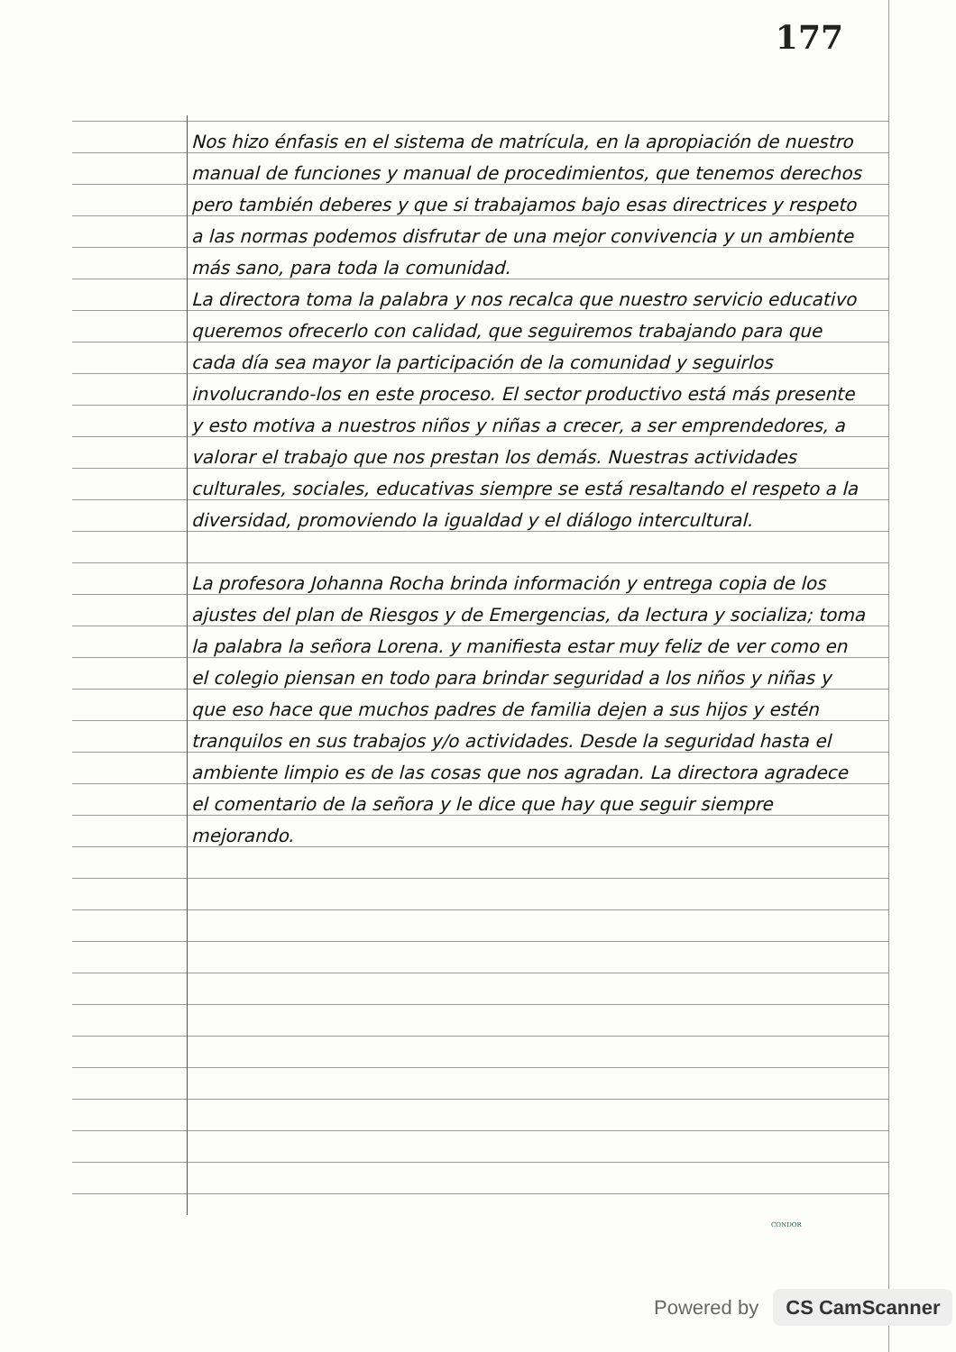177
Nos hizo énfasis en el sistema de matrícula, en la apropiación de nuestro manual de funciones y manual de procedimientos, que tenemos derechos pero también deberes y que si trabajamos bajo esas directrices y respeto a las normas podemos disfrutar de una mejor convivencia y un ambiente más sano, para toda la comunidad.
La directora toma la palabra y nos recalca que nuestro servicio educativo queremos ofrecerlo con calidad, que seguiremos trabajando para que cada día sea mayor la participación de la comunidad y seguirlos involucrando-los en este proceso. El sector productivo está más presente y esto motiva a nuestros niños y niñas a crecer, a ser emprendedores, a valorar el trabajo que nos prestan los demás. Nuestras actividades culturales, sociales, educativas siempre se está resaltando el respeto a la diversidad, promoviendo la igualdad y el diálogo intercultural.
La profesora Johanna Rocha brinda información y entrega copia de los ajustes del plan de Riesgos y de Emergencias, da lectura y socializa; toma la palabra la señora Lorena. y manifiesta estar muy feliz de ver como en el colegio piensan en todo para brindar seguridad a los niños y niñas y que eso hace que muchos padres de familia dejen a sus hijos y estén tranquilos en sus trabajos y/o actividades. Desde la seguridad hasta el ambiente limpio es de las cosas que nos agradan. La directora agradece el comentario de la señora y le dice que hay que seguir siempre mejorando.
CONDOR
Powered by CS CamScanner